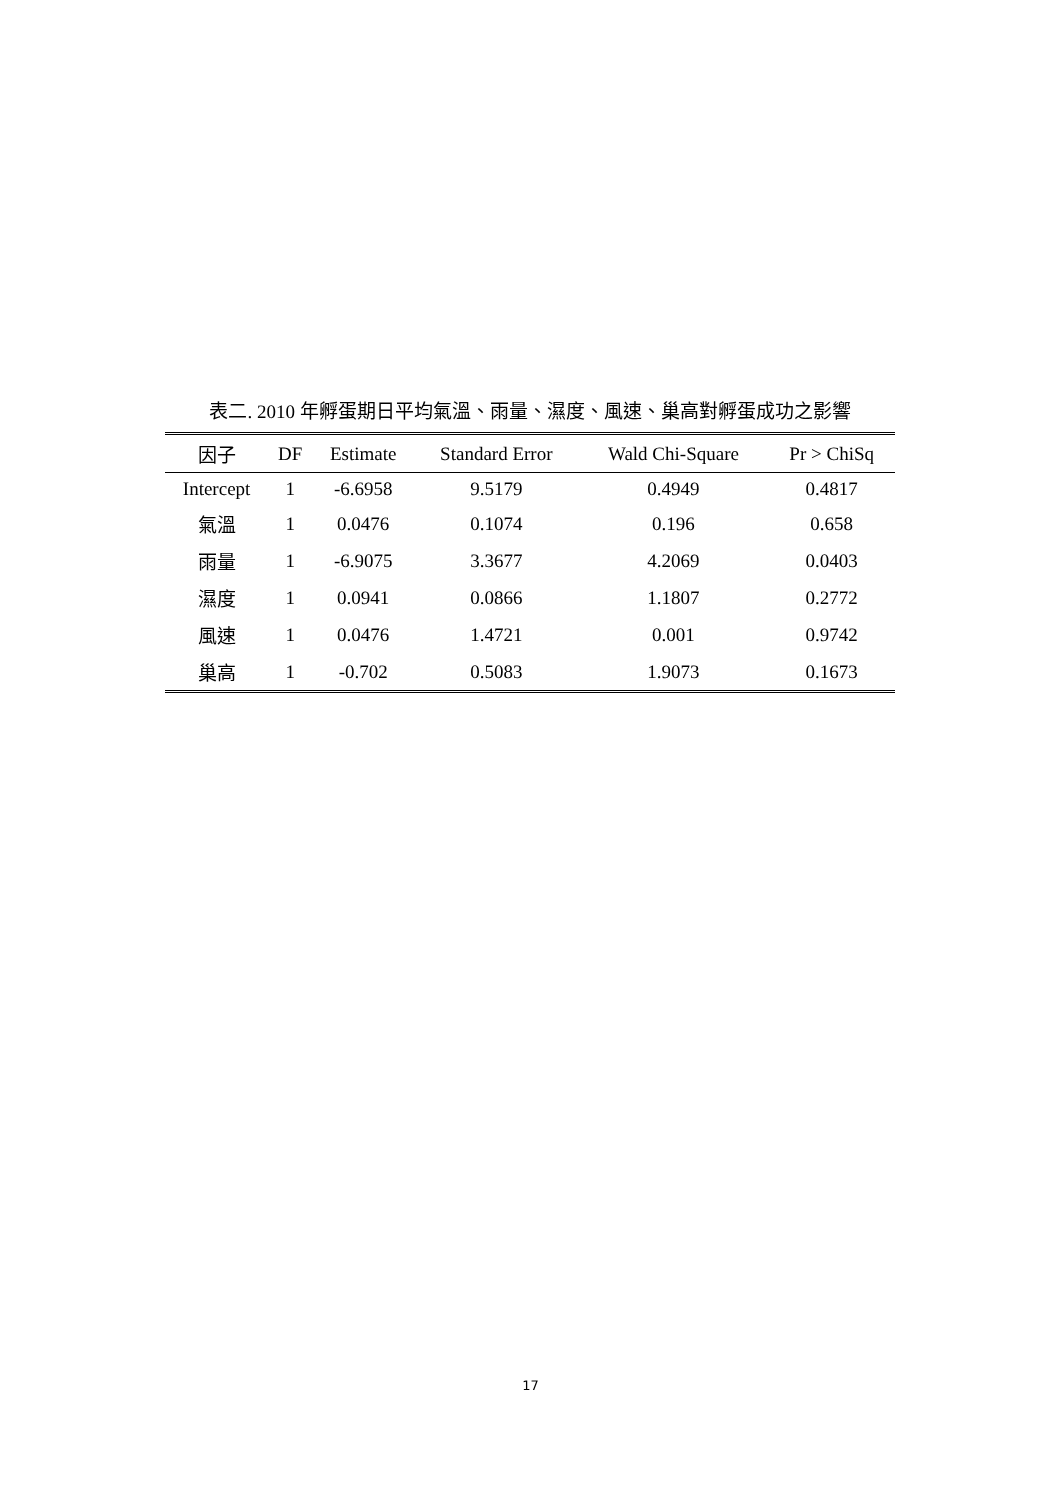表二. 2010 年孵蛋期日平均氣溫、雨量、濕度、風速、巢高對孵蛋成功之影響
| 因子 | DF | Estimate | Standard Error | Wald Chi-Square | Pr > ChiSq |
| --- | --- | --- | --- | --- | --- |
| Intercept | 1 | -6.6958 | 9.5179 | 0.4949 | 0.4817 |
| 氣溫 | 1 | 0.0476 | 0.1074 | 0.196 | 0.658 |
| 雨量 | 1 | -6.9075 | 3.3677 | 4.2069 | 0.0403 |
| 濕度 | 1 | 0.0941 | 0.0866 | 1.1807 | 0.2772 |
| 風速 | 1 | 0.0476 | 1.4721 | 0.001 | 0.9742 |
| 巢高 | 1 | -0.702 | 0.5083 | 1.9073 | 0.1673 |
17